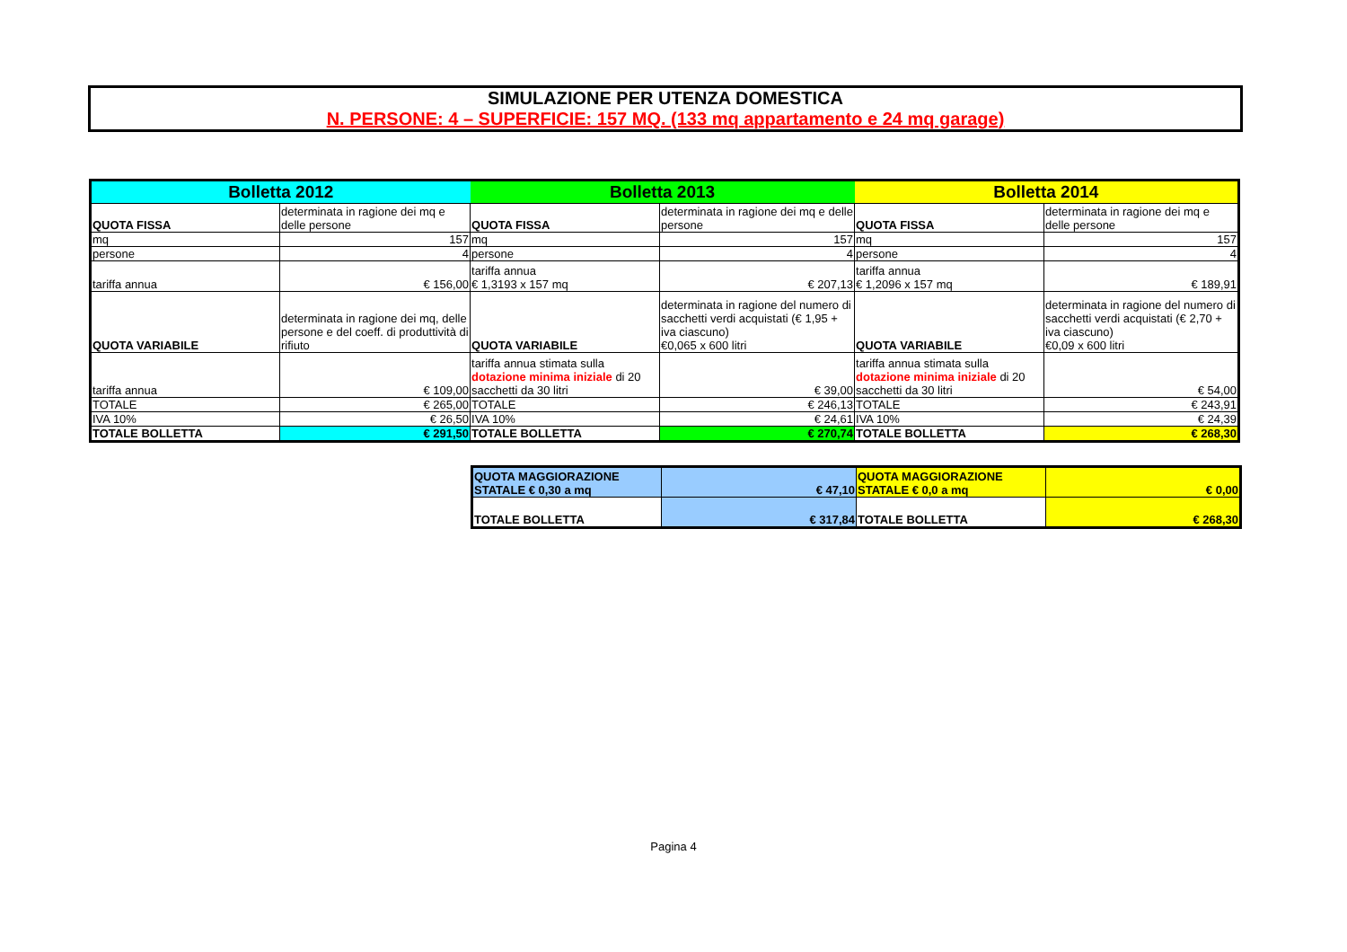SIMULAZIONE PER UTENZA DOMESTICA
N. PERSONE: 4 – SUPERFICIE: 157 MQ. (133 mq appartamento e 24 mq garage)
| Bolletta 2012 | | Bolletta 2013 | | Bolletta 2014 | |
| --- | --- | --- | --- | --- | --- |
| QUOTA FISSA | determinata in ragione dei mq e delle persone | QUOTA FISSA | determinata in ragione dei mq e delle persone | QUOTA FISSA | determinata in ragione dei mq e delle persone |
| mq | 157 | mq | 157 | mq | 157 |
| persone | 4 | persone | 4 | persone | 4 |
| tariffa annua | € 156,00 | tariffa annua € 1,3193 x 157 mq | € 207,13 | tariffa annua € 1,2096 x 157 mq | € 189,91 |
| QUOTA VARIABILE | determinata in ragione dei mq, delle persone e del coeff. di produttività di rifiuto | QUOTA VARIABILE | determinata in ragione del numero di sacchetti verdi acquistati (€ 1,95 + iva ciascuno) €0,065 x 600 litri | QUOTA VARIABILE | determinata in ragione del numero di sacchetti verdi acquistati (€ 2,70 + iva ciascuno) €0,09 x 600 litri |
| tariffa annua | € 109,00 | tariffa annua stimata sulla dotazione minima iniziale di 20 sacchetti da 30 litri | € 39,00 | tariffa annua stimata sulla dotazione minima iniziale di 20 sacchetti da 30 litri | € 54,00 |
| TOTALE | € 265,00 | TOTALE | € 246,13 | TOTALE | € 243,91 |
| IVA 10% | € 26,50 | IVA 10% | € 24,61 | IVA 10% | € 24,39 |
| TOTALE BOLLETTA | € 291,50 | TOTALE BOLLETTA | € 270,74 | TOTALE BOLLETTA | € 268,30 |
| QUOTA MAGGIORAZIONE STATALE € 0,30 a mq | € 47,10 | QUOTA MAGGIORAZIONE STATALE € 0,0 a mq | € 0,00 |
| TOTALE BOLLETTA | € 317,84 | TOTALE BOLLETTA | € 268,30 |
Pagina 4